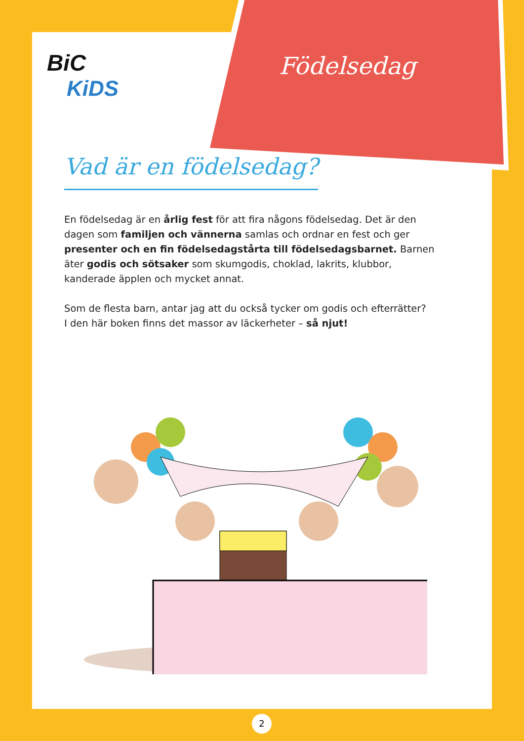BiC
KiDS
Födelsedag
Vad är en födelsedag?
En födelsedag är en årlig fest för att fira någons födelsedag. Det är den dagen som familjen och vännerna samlas och ordnar en fest och ger presenter och en fin födelsedagstårta till födelsedagsbarnet. Barnen äter godis och sötsaker som skumgodis, choklad, lakrits, klubbor, kanderade äpplen och mycket annat.
Som de flesta barn, antar jag att du också tycker om godis och efterrätter?
I den här boken finns det massor av läckerheter – så njut!
2